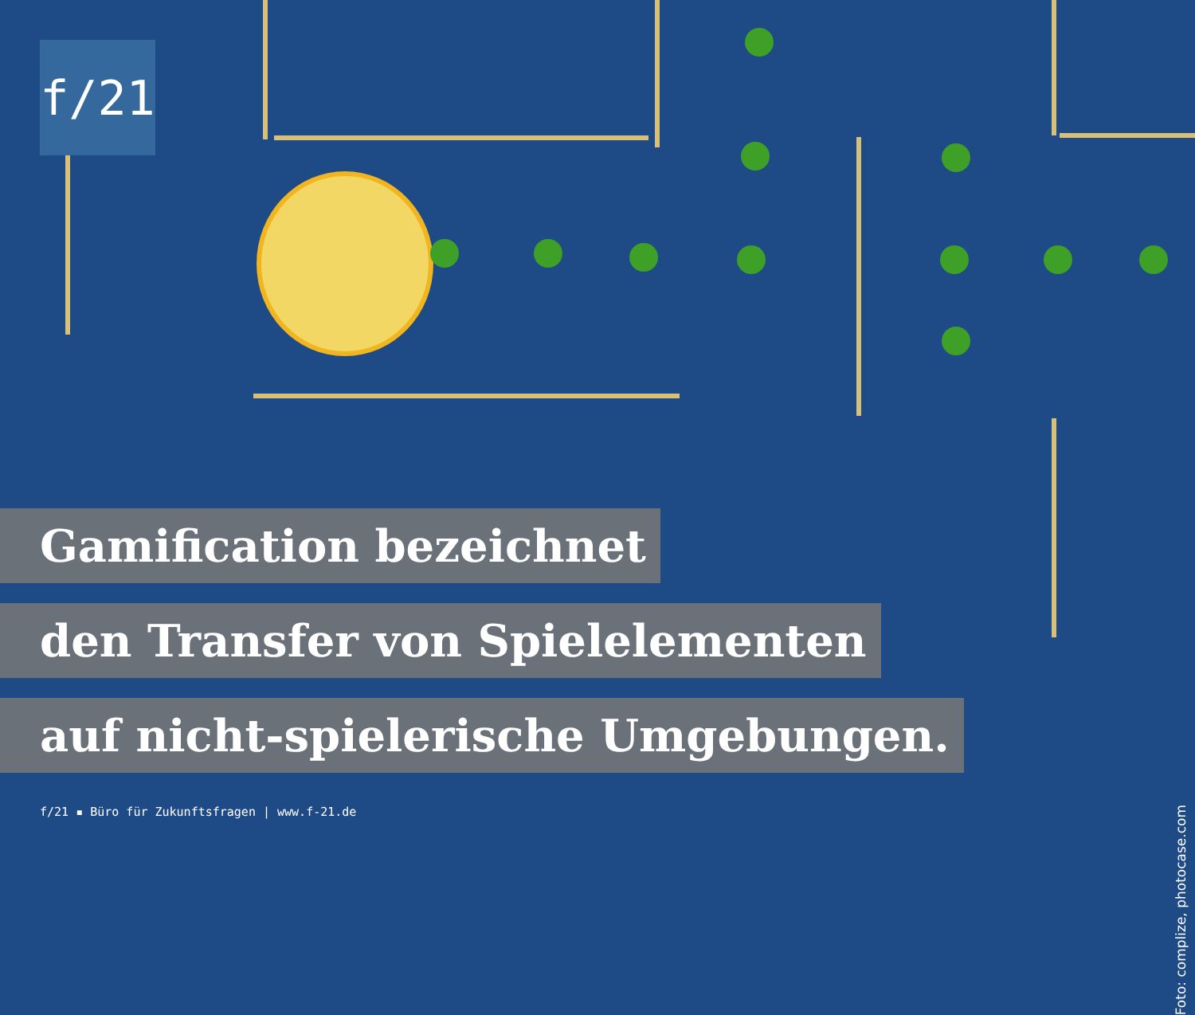f/21
Gamification bezeichnet
den Transfer von Spielelementen
auf nicht-spielerische Umgebungen.
f/21 ▪ Büro für Zukunftsfragen | www.f-21.de
Foto: complize, photocase.com